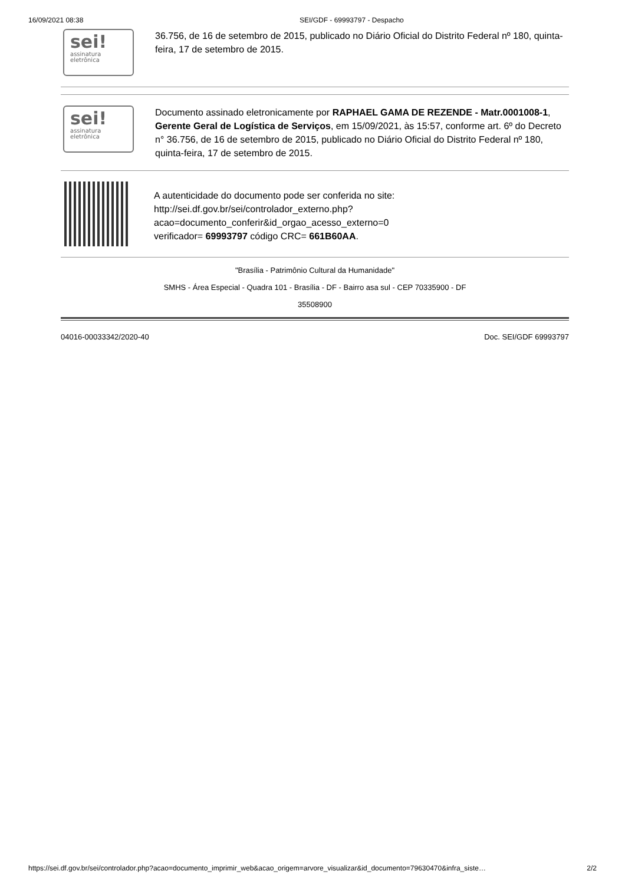16/09/2021 08:38 SEI/GDF - 69993797 - Despacho
sei!
assinatura
eletrônica
36.756, de 16 de setembro de 2015, publicado no Diário Oficial do Distrito Federal nº 180, quinta-feira, 17 de setembro de 2015.
sei!
assinatura
eletrônica
Documento assinado eletronicamente por RAPHAEL GAMA DE REZENDE - Matr.0001008-1, Gerente Geral de Logística de Serviços, em 15/09/2021, às 15:57, conforme art. 6º do Decreto n° 36.756, de 16 de setembro de 2015, publicado no Diário Oficial do Distrito Federal nº 180, quinta-feira, 17 de setembro de 2015.
A autenticidade do documento pode ser conferida no site:
http://sei.df.gov.br/sei/controlador_externo.php?
acao=documento_conferir&id_orgao_acesso_externo=0
verificador= 69993797 código CRC= 661B60AA.
"Brasília - Patrimônio Cultural da Humanidade"
SMHS - Área Especial - Quadra 101 - Brasília - DF - Bairro asa sul - CEP 70335900 - DF
35508900
04016-00033342/2020-40 Doc. SEI/GDF 69993797
https://sei.df.gov.br/sei/controlador.php?acao=documento_imprimir_web&acao_origem=arvore_visualizar&id_documento=79630470&infra_siste… 2/2